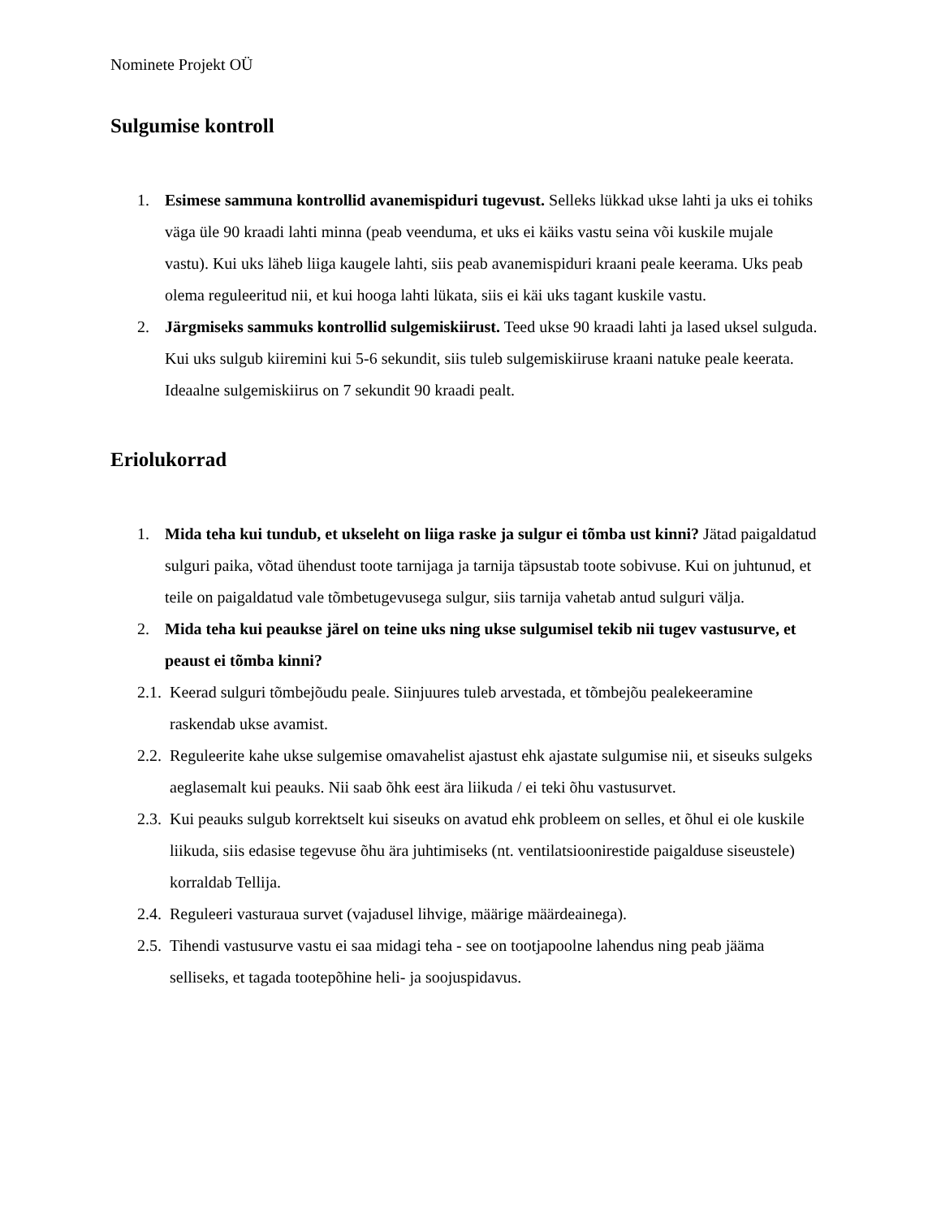Nominete Projekt OÜ
Sulgumise kontroll
1. Esimese sammuna kontrollid avanemispiduri tugevust. Selleks lükkad ukse lahti ja uks ei tohiks väga üle 90 kraadi lahti minna (peab veenduma, et uks ei käiks vastu seina või kuskile mujale vastu). Kui uks läheb liiga kaugele lahti, siis peab avanemispiduri kraani peale keerama. Uks peab olema reguleeritud nii, et kui hooga lahti lükata, siis ei käi uks tagant kuskile vastu.
2. Järgmiseks sammuks kontrollid sulgemiskiirust. Teed ukse 90 kraadi lahti ja lased uksel sulguda. Kui uks sulgub kiiremini kui 5-6 sekundit, siis tuleb sulgemiskiiruse kraani natuke peale keerata. Ideaalne sulgemiskiirus on 7 sekundit 90 kraadi pealt.
Eriolukorrad
1. Mida teha kui tundub, et ukseleht on liiga raske ja sulgur ei tõmba ust kinni? Jätad paigaldatud sulguri paika, võtad ühendust toote tarnijaga ja tarnija täpsustab toote sobivuse. Kui on juhtunud, et teile on paigaldatud vale tõmbetugevusega sulgur, siis tarnija vahetab antud sulguri välja.
2. Mida teha kui peaukse järel on teine uks ning ukse sulgumisel tekib nii tugev vastusurve, et peaust ei tõmba kinni?
2.1. Keerad sulguri tõmbejõudu peale. Siinjuures tuleb arvestada, et tõmbejõu pealekeeramine raskendab ukse avamist.
2.2. Reguleerite kahe ukse sulgemise omavahelist ajastust ehk ajastate sulgumise nii, et siseuks sulgeks aeglasemalt kui peauks. Nii saab õhk eest ära liikuda / ei teki õhu vastusurvet.
2.3. Kui peauks sulgub korrektselt kui siseuks on avatud ehk probleem on selles, et õhul ei ole kuskile liikuda, siis edasise tegevuse õhu ära juhtimiseks (nt. ventilatsioonirestide paigalduse siseustele) korraldab Tellija.
2.4. Reguleeri vasturaua survet (vajadusel lihvige, määrige määrdeainega).
2.5. Tihendi vastusurve vastu ei saa midagi teha - see on tootjapoolne lahendus ning peab jääma selliseks, et tagada tootepõhine heli- ja soojuspidavus.